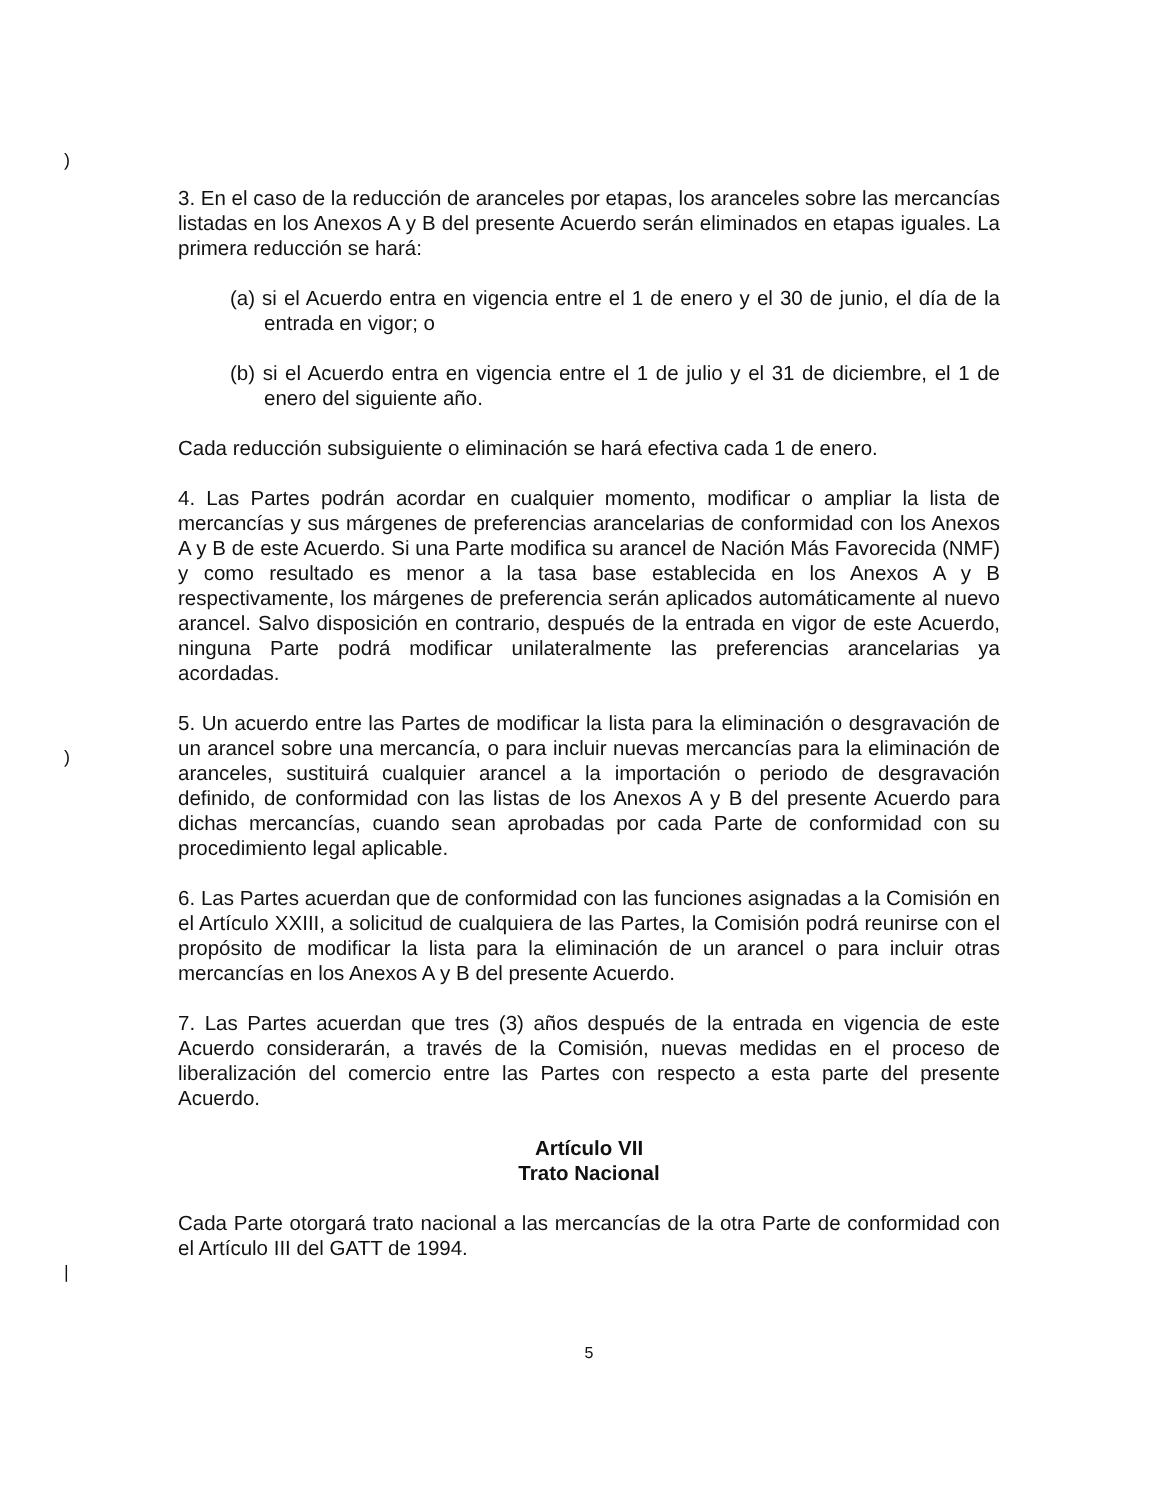)
)
|
3. En el caso de la reducción de aranceles por etapas, los aranceles sobre las mercancías listadas en los Anexos A y B del presente Acuerdo serán eliminados en etapas iguales. La primera reducción se hará:
(a) si el Acuerdo entra en vigencia entre el 1 de enero y el 30 de junio, el día de la entrada en vigor; o
(b) si el Acuerdo entra en vigencia entre el 1 de julio y el 31 de diciembre, el 1 de enero del siguiente año.
Cada reducción subsiguiente o eliminación se hará efectiva cada 1 de enero.
4. Las Partes podrán acordar en cualquier momento, modificar o ampliar la lista de mercancías y sus márgenes de preferencias arancelarias de conformidad con los Anexos A y B de este Acuerdo. Si una Parte modifica su arancel de Nación Más Favorecida (NMF) y como resultado es menor a la tasa base establecida en los Anexos A y B respectivamente, los márgenes de preferencia serán aplicados automáticamente al nuevo arancel. Salvo disposición en contrario, después de la entrada en vigor de este Acuerdo, ninguna Parte podrá modificar unilateralmente las preferencias arancelarias ya acordadas.
5. Un acuerdo entre las Partes de modificar la lista para la eliminación o desgravación de un arancel sobre una mercancía, o para incluir nuevas mercancías para la eliminación de aranceles, sustituirá cualquier arancel a la importación o periodo de desgravación definido, de conformidad con las listas de los Anexos A y B del presente Acuerdo para dichas mercancías, cuando sean aprobadas por cada Parte de conformidad con su procedimiento legal aplicable.
6. Las Partes acuerdan que de conformidad con las funciones asignadas a la Comisión en el Artículo XXIII, a solicitud de cualquiera de las Partes, la Comisión podrá reunirse con el propósito de modificar la lista para la eliminación de un arancel o para incluir otras mercancías en los Anexos A y B del presente Acuerdo.
7. Las Partes acuerdan que tres (3) años después de la entrada en vigencia de este Acuerdo considerarán, a través de la Comisión, nuevas medidas en el proceso de liberalización del comercio entre las Partes con respecto a esta parte del presente Acuerdo.
Artículo VII
Trato Nacional
Cada Parte otorgará trato nacional a las mercancías de la otra Parte de conformidad con el Artículo III del GATT de 1994.
5